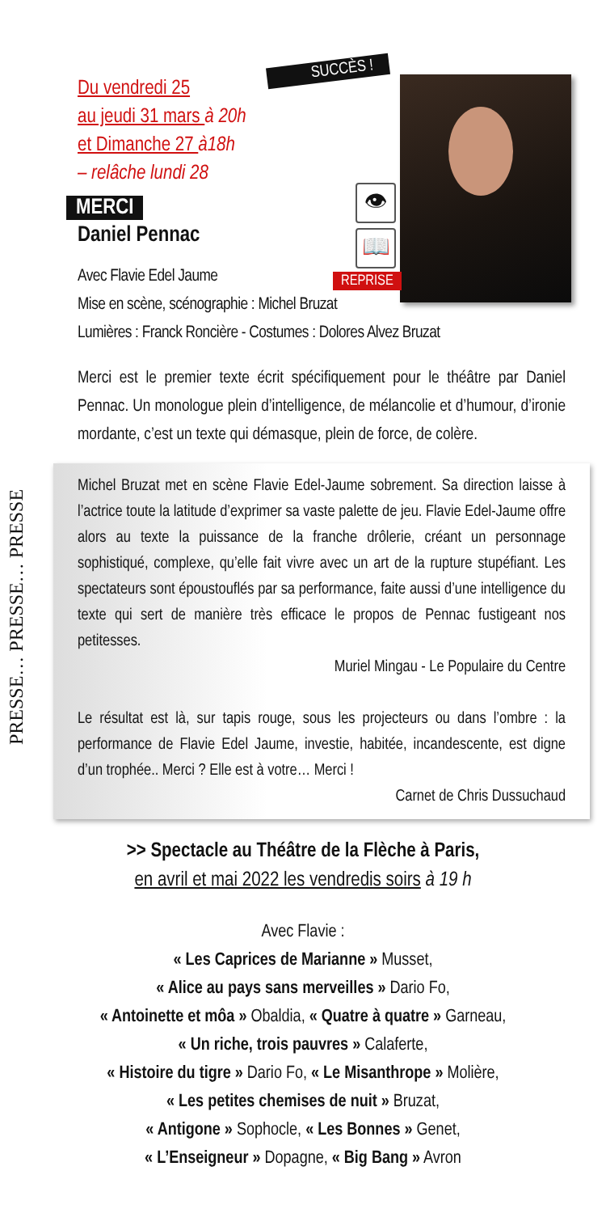Du vendredi 25
au jeudi 31 mars à 20h
et Dimanche 27 à18h
– relâche lundi 28
MERCI
Daniel Pennac
Avec Flavie Edel Jaume
Mise en scène, scénographie : Michel Bruzat
Lumières : Franck Roncière - Costumes : Dolores Alvez Bruzat
SUCCÈS !
👁
📖
REPRISE
Merci est le premier texte écrit spécifiquement pour le théâtre par Daniel Pennac. Un monologue plein d’intelligence, de mélancolie et d’humour, d’ironie mordante, c’est un texte qui démasque, plein de force, de colère.
PRESSE… PRESSE… PRESSE
Michel Bruzat met en scène Flavie Edel-Jaume sobrement. Sa direction laisse à l’actrice toute la latitude d’exprimer sa vaste palette de jeu. Flavie Edel-Jaume offre alors au texte la puissance de la franche drôlerie, créant un personnage sophistiqué, complexe, qu’elle fait vivre avec un art de la rupture stupéfiant. Les spectateurs sont époustouflés par sa performance, faite aussi d’une intelligence du texte qui sert de manière très efficace le propos de Pennac fustigeant nos petitesses.
Muriel Mingau - Le Populaire du Centre
Le résultat est là, sur tapis rouge, sous les projecteurs ou dans l’ombre : la performance de Flavie Edel Jaume, investie, habitée, incandescente, est digne d’un trophée.. Merci ? Elle est à votre… Merci !
Carnet de Chris Dussuchaud
>> Spectacle au Théâtre de la Flèche à Paris,
en avril et mai 2022 les vendredis soirs à 19 h
Avec Flavie :
« Les Caprices de Marianne » Musset,
« Alice au pays sans merveilles » Dario Fo,
« Antoinette et môa » Obaldia, « Quatre à quatre » Garneau,
« Un riche, trois pauvres » Calaferte,
« Histoire du tigre » Dario Fo, « Le Misanthrope » Molière,
« Les petites chemises de nuit » Bruzat,
« Antigone » Sophocle, « Les Bonnes » Genet,
« L’Enseigneur » Dopagne, « Big Bang » Avron